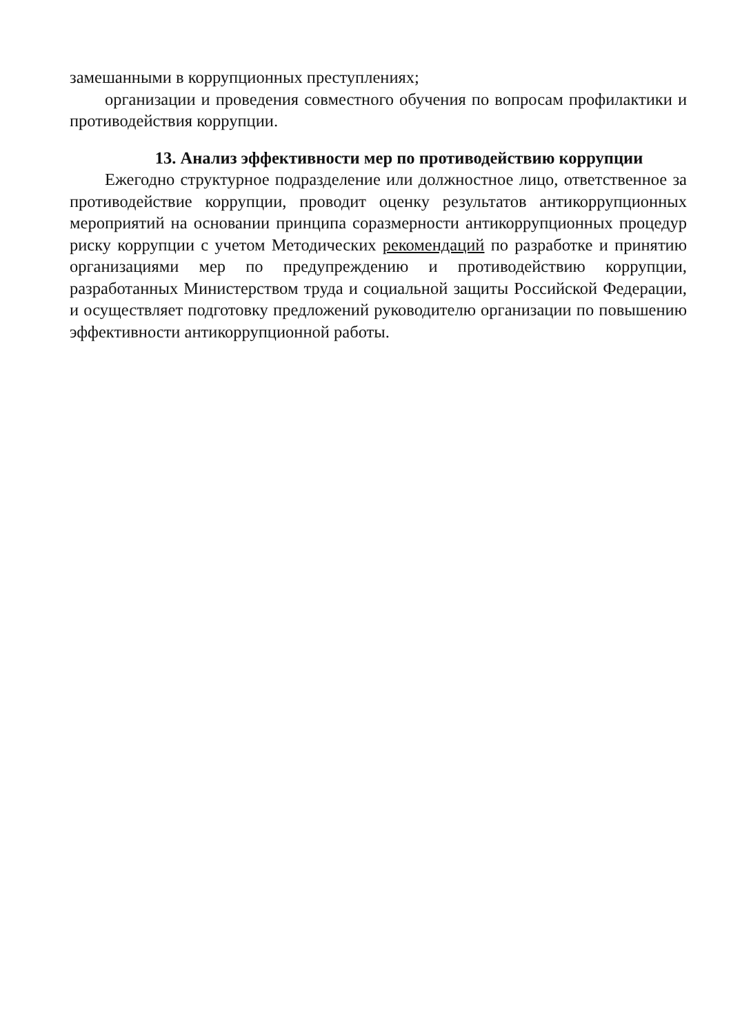замешанными в коррупционных преступлениях;
организации и проведения совместного обучения по вопросам профилактики и противодействия коррупции.
13. Анализ эффективности мер по противодействию коррупции
Ежегодно структурное подразделение или должностное лицо, ответственное за противодействие коррупции, проводит оценку результатов антикоррупционных мероприятий на основании принципа соразмерности антикоррупционных процедур риску коррупции с учетом Методических рекомендаций по разработке и принятию организациями мер по предупреждению и противодействию коррупции, разработанных Министерством труда и социальной защиты Российской Федерации, и осуществляет подготовку предложений руководителю организации по повышению эффективности антикоррупционной работы.